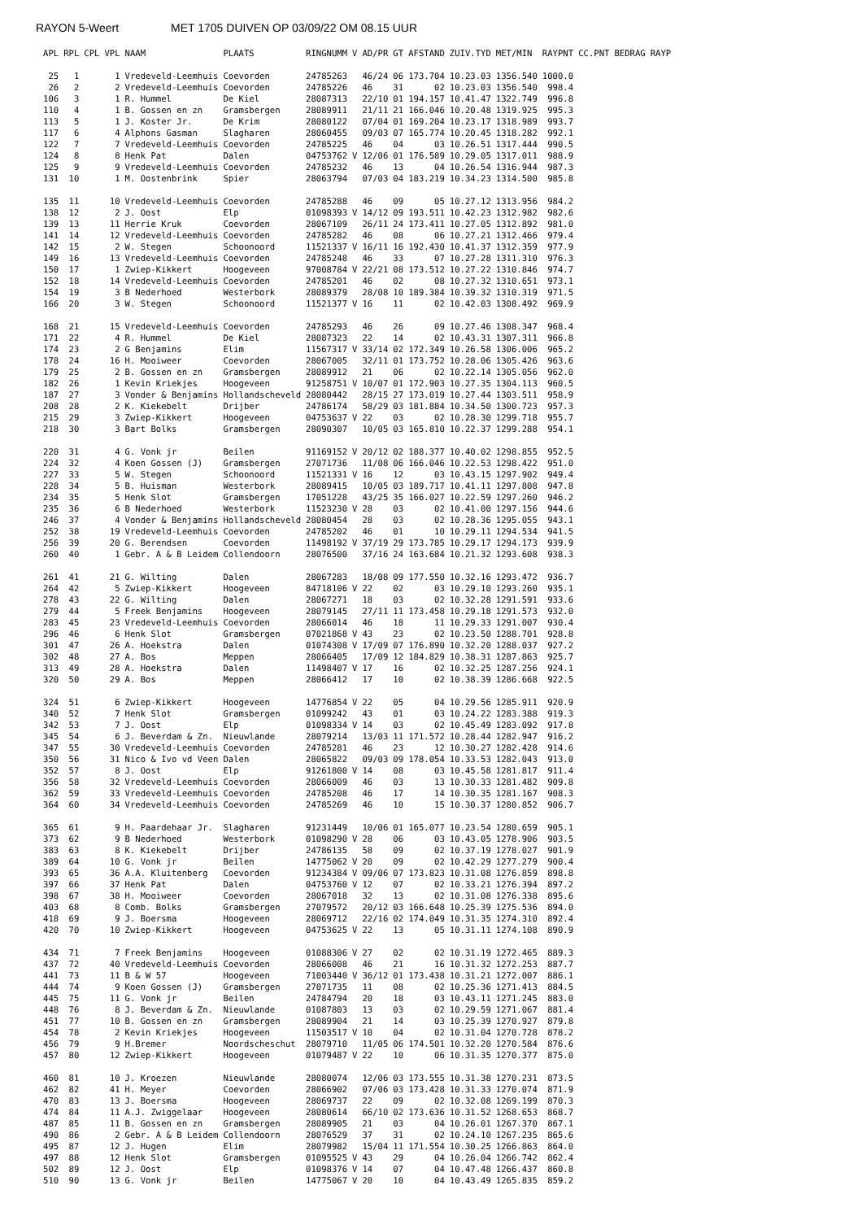RAYON 5-Weert MET 1705 DUIVEN OP 03/09/22 OM 08.15 UUR
| APL | RPL | CPL | VPL | NAAM | PLAATS | RINGNUMM | V | AD/PR | GT | AFSTAND | ZUIV.TYD | MET/MIN | RAYPNT | CC.PNT | BEDRAG | RAYP |
| --- | --- | --- | --- | --- | --- | --- | --- | --- | --- | --- | --- | --- | --- | --- | --- | --- |
| 25 | 1 | | 1 | Vredeveld-Leemhuis | Coevorden | 24785263 | | 46/24 | 06 | 173.704 | 10.23.03 | 1356.540 | 1000.0 | | | |
| 26 | 2 | | 2 | Vredeveld-Leemhuis | Coevorden | 24785226 | | 46 | 31 | 02 | 10.23.03 | 1356.540 | 998.4 | | | |
| 106 | 3 | | 1 | R. Hummel | De Kiel | 28087313 | | 22/10 | 01 | 194.157 | 10.41.47 | 1322.749 | 996.8 | | | |
| 110 | 4 | | 1 | B. Gossen en zn | Gramsbergen | 28089911 | | 21/11 | 21 | 166.046 | 10.20.48 | 1319.925 | 995.3 | | | |
| 113 | 5 | | 1 | J. Koster Jr. | De Krim | 28080122 | | 07/04 | 01 | 169.204 | 10.23.17 | 1318.989 | 993.7 | | | |
| 117 | 6 | | 4 | Alphons Gasman | Slagharen | 28060455 | | 09/03 | 07 | 165.774 | 10.20.45 | 1318.282 | 992.1 | | | |
| 122 | 7 | | 7 | Vredeveld-Leemhuis | Coevorden | 24785225 | | 46 | 04 | 03 | 10.26.51 | 1317.444 | 990.5 | | | |
| 124 | 8 | | 8 | Henk Pat | Dalen | 04753762 | V | 12/06 | 01 | 176.589 | 10.29.05 | 1317.011 | 988.9 | | | |
| 125 | 9 | | 9 | Vredeveld-Leemhuis | Coevorden | 24785232 | | 46 | 13 | 04 | 10.26.54 | 1316.944 | 987.3 | | | |
| 131 | 10 | | 1 | M. Oostenbrink | Spier | 28063794 | | 07/03 | 04 | 183.219 | 10.34.23 | 1314.500 | 985.8 | | | |
| 135 | 11 | | 10 | Vredeveld-Leemhuis | Coevorden | 24785288 | | 46 | 09 | 05 | 10.27.12 | 1313.956 | 984.2 | | | |
| 138 | 12 | | 2 | J. Oost | Elp | 01098393 | V | 14/12 | 09 | 193.511 | 10.42.23 | 1312.982 | 982.6 | | | |
| 139 | 13 | | 11 | Herrie Kruk | Coevorden | 28067109 | | 26/11 | 24 | 173.411 | 10.27.05 | 1312.892 | 981.0 | | | |
| 141 | 14 | | 12 | Vredeveld-Leemhuis | Coevorden | 24785282 | | 46 | 08 | 06 | 10.27.21 | 1312.466 | 979.4 | | | |
| 142 | 15 | | 2 | W. Stegen | Schoonoord | 11521337 | V | 16/11 | 16 | 192.430 | 10.41.37 | 1312.359 | 977.9 | | | |
| 149 | 16 | | 13 | Vredeveld-Leemhuis | Coevorden | 24785248 | | 46 | 33 | 07 | 10.27.28 | 1311.310 | 976.3 | | | |
| 150 | 17 | | 1 | Zwiep-Kikkert | Hoogeveen | 97008784 | V | 22/21 | 08 | 173.512 | 10.27.22 | 1310.846 | 974.7 | | | |
| 152 | 18 | | 14 | Vredeveld-Leemhuis | Coevorden | 24785201 | | 46 | 02 | 08 | 10.27.32 | 1310.651 | 973.1 | | | |
| 154 | 19 | | 3 | B Nederhoed | Westerbork | 28089379 | | 28/08 | 10 | 189.384 | 10.39.32 | 1310.319 | 971.5 | | | |
| 166 | 20 | | 3 | W. Stegen | Schoonoord | 11521377 | V | 16 | 11 | 02 | 10.42.03 | 1308.492 | 969.9 | | | |
| 168 | 21 | | 15 | Vredeveld-Leemhuis | Coevorden | 24785293 | | 46 | 26 | 09 | 10.27.46 | 1308.347 | 968.4 | | | |
| 171 | 22 | | 4 | R. Hummel | De Kiel | 28087323 | | 22 | 14 | 02 | 10.43.31 | 1307.311 | 966.8 | | | |
| 174 | 23 | | 2 | G Benjamins | Elim | 11567317 | V | 33/14 | 02 | 172.349 | 10.26.58 | 1306.006 | 965.2 | | | |
| 178 | 24 | | 16 | H. Mooiweer | Coevorden | 28067005 | | 32/11 | 01 | 173.752 | 10.28.06 | 1305.426 | 963.6 | | | |
| 179 | 25 | | 2 | B. Gossen en zn | Gramsbergen | 28089912 | | 21 | 06 | 02 | 10.22.14 | 1305.056 | 962.0 | | | |
| 182 | 26 | | 1 | Kevin Kriekjes | Hoogeveen | 91258751 | V | 10/07 | 01 | 172.903 | 10.27.35 | 1304.113 | 960.5 | | | |
| 187 | 27 | | 3 | Vonder & Benjamins | Hollandscheveld | 28080442 | | 28/15 | 27 | 173.019 | 10.27.44 | 1303.511 | 958.9 | | | |
| 208 | 28 | | 2 | K. Kiekebelt | Drijber | 24786174 | | 58/29 | 03 | 181.884 | 10.34.50 | 1300.723 | 957.3 | | | |
| 215 | 29 | | 3 | Zwiep-Kikkert | Hoogeveen | 04753637 | V | 22 | 03 | 02 | 10.28.30 | 1299.718 | 955.7 | | | |
| 218 | 30 | | 3 | Bart Bolks | Gramsbergen | 28090307 | | 10/05 | 03 | 165.810 | 10.22.37 | 1299.288 | 954.1 | | | |
| 220 | 31 | | 4 | G. Vonk jr | Beilen | 91169152 | V | 20/12 | 02 | 188.377 | 10.40.02 | 1298.855 | 952.5 | | | |
| 224 | 32 | | 4 | Koen Gossen (J) | Gramsbergen | 27071736 | | 11/08 | 06 | 166.046 | 10.22.53 | 1298.422 | 951.0 | | | |
| 227 | 33 | | 5 | W. Stegen | Schoonoord | 11521331 | V | 16 | 12 | 03 | 10.43.15 | 1297.902 | 949.4 | | | |
| 228 | 34 | | 5 | B. Huisman | Westerbork | 28089415 | | 10/05 | 03 | 189.717 | 10.41.11 | 1297.808 | 947.8 | | | |
| 234 | 35 | | 5 | Henk Slot | Gramsbergen | 17051228 | | 43/25 | 35 | 166.027 | 10.22.59 | 1297.260 | 946.2 | | | |
| 235 | 36 | | 6 | B Nederhoed | Westerbork | 11523230 | V | 28 | 03 | 02 | 10.41.00 | 1297.156 | 944.6 | | | |
| 246 | 37 | | 4 | Vonder & Benjamins | Hollandscheveld | 28080454 | | 28 | 03 | 02 | 10.28.36 | 1295.055 | 943.1 | | | |
| 252 | 38 | | 19 | Vredeveld-Leemhuis | Coevorden | 24785202 | | 46 | 01 | 10 | 10.29.11 | 1294.534 | 941.5 | | | |
| 256 | 39 | | 20 | G. Berendsen | Coevorden | 11498192 | V | 37/19 | 29 | 173.785 | 10.29.17 | 1294.173 | 939.9 | | | |
| 260 | 40 | | 1 | Gebr. A & B Leidem | Collendoorn | 28076500 | | 37/16 | 24 | 163.684 | 10.21.32 | 1293.608 | 938.3 | | | |
| 261 | 41 | | 21 | G. Wilting | Dalen | 28067283 | | 18/08 | 09 | 177.550 | 10.32.16 | 1293.472 | 936.7 | | | |
| 264 | 42 | | 5 | Zwiep-Kikkert | Hoogeveen | 84718106 | V | 22 | 02 | 03 | 10.29.10 | 1293.260 | 935.1 | | | |
| 278 | 43 | | 22 | G. Wilting | Dalen | 28067271 | | 18 | 03 | 02 | 10.32.28 | 1291.591 | 933.6 | | | |
| 279 | 44 | | 5 | Freek Benjamins | Hoogeveen | 28079145 | | 27/11 | 11 | 173.458 | 10.29.18 | 1291.573 | 932.0 | | | |
| 283 | 45 | | 23 | Vredeveld-Leemhuis | Coevorden | 28066014 | | 46 | 18 | 11 | 10.29.33 | 1291.007 | 930.4 | | | |
| 296 | 46 | | 6 | Henk Slot | Gramsbergen | 07021868 | V | 43 | 23 | 02 | 10.23.50 | 1288.701 | 928.8 | | | |
| 301 | 47 | | 26 | A. Hoekstra | Dalen | 01074308 | V | 17/09 | 07 | 176.890 | 10.32.20 | 1288.037 | 927.2 | | | |
| 302 | 48 | | 27 | A. Bos | Meppen | 28066405 | | 17/09 | 12 | 184.829 | 10.38.31 | 1287.863 | 925.7 | | | |
| 313 | 49 | | 28 | A. Hoekstra | Dalen | 11498407 | V | 17 | 16 | 02 | 10.32.25 | 1287.256 | 924.1 | | | |
| 320 | 50 | | 29 | A. Bos | Meppen | 28066412 | | 17 | 10 | 02 | 10.38.39 | 1286.668 | 922.5 | | | |
| 324 | 51 | | 6 | Zwiep-Kikkert | Hoogeveen | 14776854 | V | 22 | 05 | 04 | 10.29.56 | 1285.911 | 920.9 | | | |
| 340 | 52 | | 7 | Henk Slot | Gramsbergen | 01099242 | | 43 | 01 | 03 | 10.24.22 | 1283.388 | 919.3 | | | |
| 342 | 53 | | 7 | J. Oost | Elp | 01098334 | V | 14 | 03 | 02 | 10.45.49 | 1283.092 | 917.8 | | | |
| 345 | 54 | | 6 | J. Beverdam & Zn. | Nieuwlande | 28079214 | | 13/03 | 11 | 171.572 | 10.28.44 | 1282.947 | 916.2 | | | |
| 347 | 55 | | 30 | Vredeveld-Leemhuis | Coevorden | 24785281 | | 46 | 23 | 12 | 10.30.27 | 1282.428 | 914.6 | | | |
| 350 | 56 | | 31 | Nico & Ivo vd Veen | Dalen | 28065822 | | 09/03 | 09 | 178.054 | 10.33.53 | 1282.043 | 913.0 | | | |
| 352 | 57 | | 8 | J. Oost | Elp | 91261800 | V | 14 | 08 | 03 | 10.45.58 | 1281.817 | 911.4 | | | |
| 356 | 58 | | 32 | Vredeveld-Leemhuis | Coevorden | 28066009 | | 46 | 03 | 13 | 10.30.33 | 1281.482 | 909.8 | | | |
| 362 | 59 | | 33 | Vredeveld-Leemhuis | Coevorden | 24785208 | | 46 | 17 | 14 | 10.30.35 | 1281.167 | 908.3 | | | |
| 364 | 60 | | 34 | Vredeveld-Leemhuis | Coevorden | 24785269 | | 46 | 10 | 15 | 10.30.37 | 1280.852 | 906.7 | | | |
| 365 | 61 | | 9 | H. Paardehaar Jr. | Slagharen | 91231449 | | 10/06 | 01 | 165.077 | 10.23.54 | 1280.659 | 905.1 | | | |
| 373 | 62 | | 9 | B Nederhoed | Westerbork | 01098290 | V | 28 | 06 | 03 | 10.43.05 | 1278.906 | 903.5 | | | |
| 383 | 63 | | 8 | K. Kiekebelt | Drijber | 24786135 | | 58 | 09 | 02 | 10.37.19 | 1278.027 | 901.9 | | | |
| 389 | 64 | | 10 | G. Vonk jr | Beilen | 14775062 | V | 20 | 09 | 02 | 10.42.29 | 1277.279 | 900.4 | | | |
| 393 | 65 | | 36 | A.A. Kluitenberg | Coevorden | 91234384 | V | 09/06 | 07 | 173.823 | 10.31.08 | 1276.859 | 898.8 | | | |
| 397 | 66 | | 37 | Henk Pat | Dalen | 04753760 | V | 12 | 07 | 02 | 10.33.21 | 1276.394 | 897.2 | | | |
| 398 | 67 | | 38 | H. Mooiweer | Coevorden | 28067018 | | 32 | 13 | 02 | 10.31.08 | 1276.338 | 895.6 | | | |
| 403 | 68 | | 8 | Comb. Bolks | Gramsbergen | 27079572 | | 20/12 | 03 | 166.648 | 10.25.39 | 1275.536 | 894.0 | | | |
| 418 | 69 | | 9 | J. Boersma | Hoogeveen | 28069712 | | 22/16 | 02 | 174.049 | 10.31.35 | 1274.310 | 892.4 | | | |
| 420 | 70 | | 10 | Zwiep-Kikkert | Hoogeveen | 04753625 | V | 22 | 13 | 05 | 10.31.11 | 1274.108 | 890.9 | | | |
| 434 | 71 | | 7 | Freek Benjamins | Hoogeveen | 01088306 | V | 27 | 02 | 02 | 10.31.19 | 1272.465 | 889.3 | | | |
| 437 | 72 | | 40 | Vredeveld-Leemhuis | Coevorden | 28066008 | | 46 | 21 | 16 | 10.31.32 | 1272.253 | 887.7 | | | |
| 441 | 73 | | 11 | B & W 57 | Hoogeveen | 71003440 | V | 36/12 | 01 | 173.438 | 10.31.21 | 1272.007 | 886.1 | | | |
| 444 | 74 | | 9 | Koen Gossen (J) | Gramsbergen | 27071735 | | 11 | 08 | 02 | 10.25.36 | 1271.413 | 884.5 | | | |
| 445 | 75 | | 11 | G. Vonk jr | Beilen | 24784794 | | 20 | 18 | 03 | 10.43.11 | 1271.245 | 883.0 | | | |
| 448 | 76 | | 8 | J. Beverdam & Zn. | Nieuwlande | 01087803 | | 13 | 03 | 02 | 10.29.59 | 1271.067 | 881.4 | | | |
| 451 | 77 | | 10 | B. Gossen en zn | Gramsbergen | 28089904 | | 21 | 14 | 03 | 10.25.39 | 1270.927 | 879.8 | | | |
| 454 | 78 | | 2 | Kevin Kriekjes | Hoogeveen | 11503517 | V | 10 | 04 | 02 | 10.31.04 | 1270.728 | 878.2 | | | |
| 456 | 79 | | 9 | H.Bremer | Noordscheschut | 28079710 | | 11/05 | 06 | 174.501 | 10.32.20 | 1270.584 | 876.6 | | | |
| 457 | 80 | | 12 | Zwiep-Kikkert | Hoogeveen | 01079487 | V | 22 | 10 | 06 | 10.31.35 | 1270.377 | 875.0 | | | |
| 460 | 81 | | 10 | J. Kroezen | Nieuwlande | 28080074 | | 12/06 | 03 | 173.555 | 10.31.38 | 1270.231 | 873.5 | | | |
| 462 | 82 | | 41 | H. Meyer | Coevorden | 28066902 | | 07/06 | 03 | 173.428 | 10.31.33 | 1270.074 | 871.9 | | | |
| 470 | 83 | | 13 | J. Boersma | Hoogeveen | 28069737 | | 22 | 09 | 02 | 10.32.08 | 1269.199 | 870.3 | | | |
| 474 | 84 | | 11 | A.J. Zwiggelaar | Hoogeveen | 28080614 | | 66/10 | 02 | 173.636 | 10.31.52 | 1268.653 | 868.7 | | | |
| 487 | 85 | | 11 | B. Gossen en zn | Gramsbergen | 28089905 | | 21 | 03 | 04 | 10.26.01 | 1267.370 | 867.1 | | | |
| 490 | 86 | | 2 | Gebr. A & B Leidem | Collendoorn | 28076529 | | 37 | 31 | 02 | 10.24.10 | 1267.235 | 865.6 | | | |
| 495 | 87 | | 12 | J. Hugen | Elim | 28079982 | | 15/04 | 11 | 171.554 | 10.30.25 | 1266.863 | 864.0 | | | |
| 497 | 88 | | 12 | Henk Slot | Gramsbergen | 01095525 | V | 43 | 29 | 04 | 10.26.04 | 1266.742 | 862.4 | | | |
| 502 | 89 | | 12 | J. Oost | Elp | 01098376 | V | 14 | 07 | 04 | 10.47.48 | 1266.437 | 860.8 | | | |
| 510 | 90 | | 13 | G. Vonk jr | Beilen | 14775067 | V | 20 | 10 | 04 | 10.43.49 | 1265.835 | 859.2 | | | |